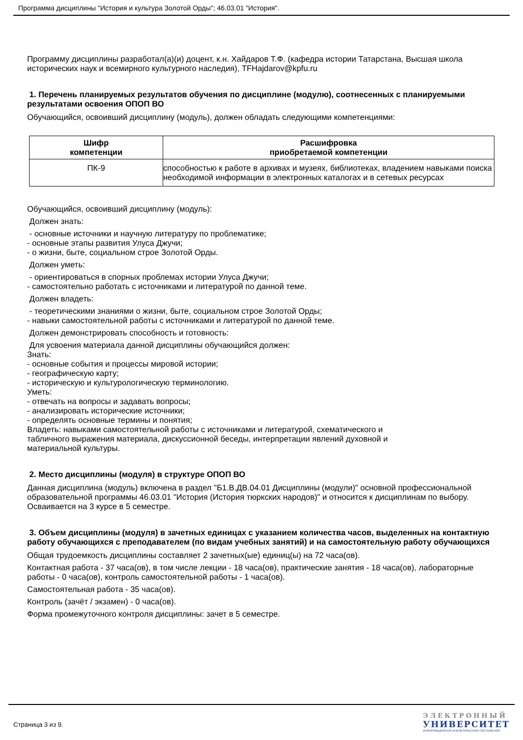Программа дисциплины "История и культура Золотой Орды"; 46.03.01 "История".
Программу дисциплины разработал(а)(и) доцент, к.н. Хайдаров Т.Ф. (кафедра истории Татарстана, Высшая школа исторических наук и всемирного культурного наследия), TFHajdarov@kpfu.ru
1. Перечень планируемых результатов обучения по дисциплине (модулю), соотнесенных с планируемыми результатами освоения ОПОП ВО
Обучающийся, освоивший дисциплину (модуль), должен обладать следующими компетенциями:
| Шифр компетенции | Расшифровка приобретаемой компетенции |
| --- | --- |
| ПК-9 | способностью к работе в архивах и музеях, библиотеках, владением навыками поиска необходимой информации в электронных каталогах и в сетевых ресурсах |
Обучающийся, освоивший дисциплину (модуль):
Должен знать:
- основные источники и научную литературу по проблематике;
- основные этапы развития Улуса Джучи;
- о жизни, быте, социальном строе Золотой Орды.
Должен уметь:
- ориентироваться в спорных проблемах истории Улуса Джучи;
- самостоятельно работать с источниками и литературой по данной теме.
Должен владеть:
- теоретическими знаниями о жизни, быте, социальном строе Золотой Орды;
- навыки самостоятельной работы с источниками и литературой по данной теме.
Должен демонстрировать способность и готовность:
Для усвоения материала данной дисциплины обучающийся должен:
Знать:
- основные события и процессы мировой истории;
- географическую карту;
- историческую и культурологическую терминологию.
Уметь:
- отвечать на вопросы и задавать вопросы;
- анализировать исторические источники;
- определять основные термины и понятия;
Владеть: навыками самостоятельной работы с источниками и литературой, схематического и
табличного выражения материала, дискуссионной беседы, интерпретации явлений духовной и
материальной культуры.
2. Место дисциплины (модуля) в структуре ОПОП ВО
Данная дисциплина (модуль) включена в раздел "Б1.В.ДВ.04.01 Дисциплины (модули)" основной профессиональной образовательной программы 46.03.01 "История (История тюркских народов)" и относится к дисциплинам по выбору.
Осваивается на 3 курсе в 5 семестре.
3. Объем дисциплины (модуля) в зачетных единицах с указанием количества часов, выделенных на контактную работу обучающихся с преподавателем (по видам учебных занятий) и на самостоятельную работу обучающихся
Общая трудоемкость дисциплины составляет 2 зачетных(ые) единиц(ы) на 72 часа(ов).
Контактная работа - 37 часа(ов), в том числе лекции - 18 часа(ов), практические занятия - 18 часа(ов), лабораторные работы - 0 часа(ов), контроль самостоятельной работы - 1 часа(ов).
Самостоятельная работа - 35 часа(ов).
Контроль (зачёт / экзамен) - 0 часа(ов).
Форма промежуточного контроля дисциплины: зачет в 5 семестре.
Страница 3 из 9.
ЭЛЕКТРОННЫЙ
УНИВЕРСИТЕТ
ИНФОРМАЦИОННО-АНАЛИТИЧЕСКАЯ СИСТЕМА КФУ